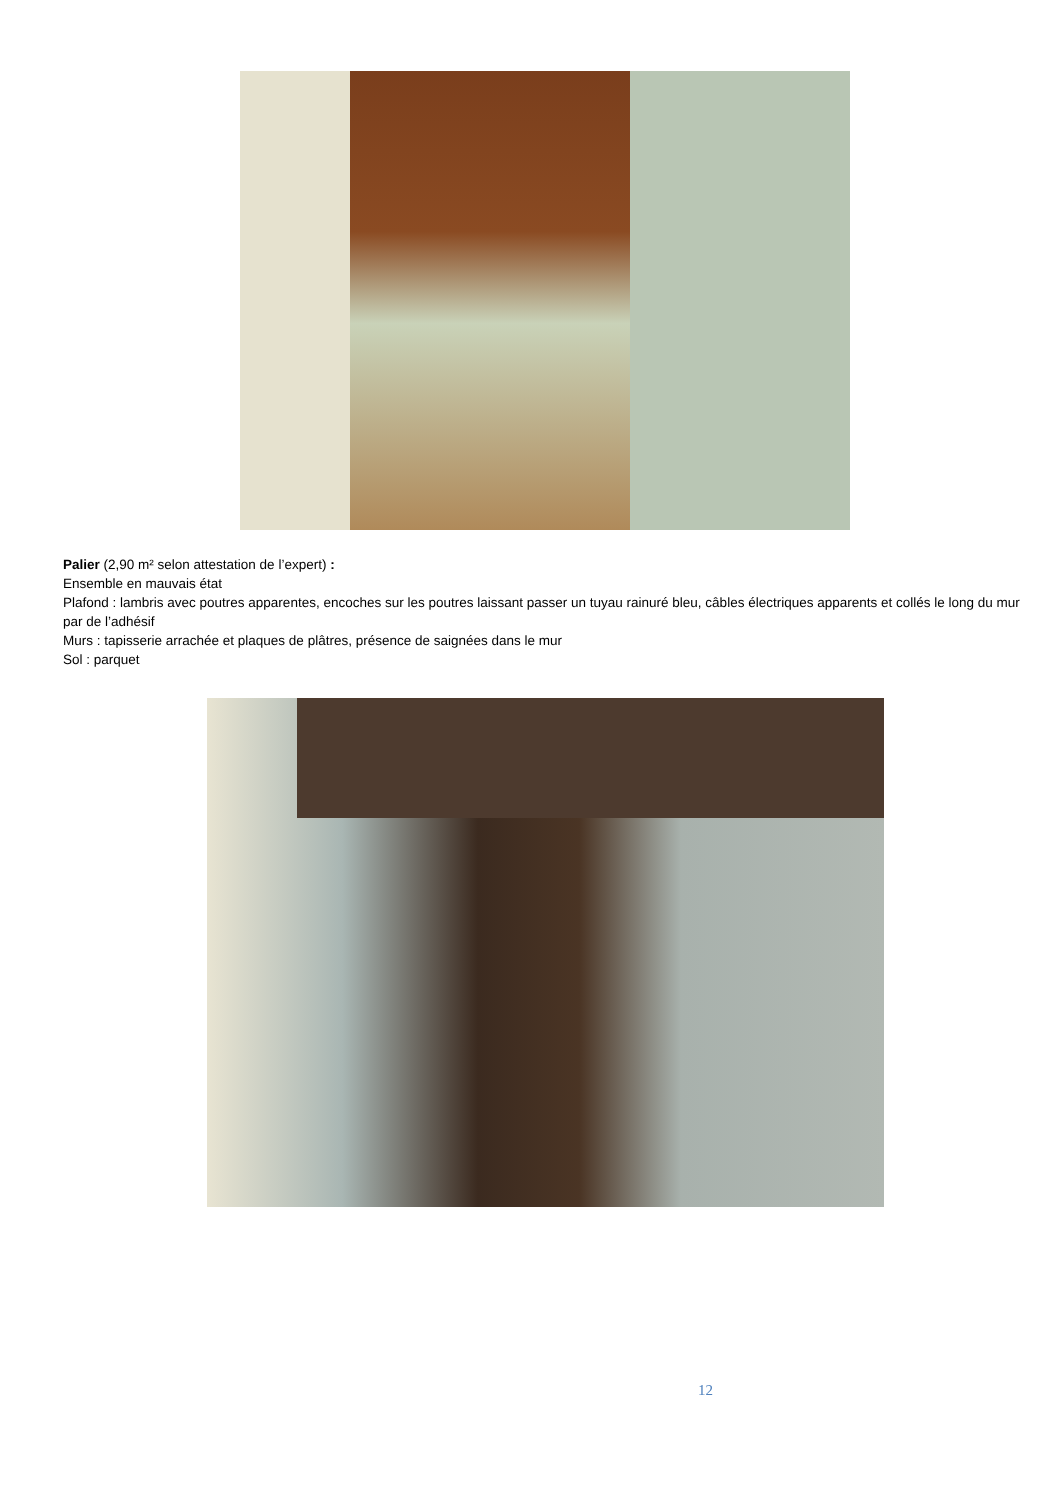Palier (2,90 m² selon attestation de l’expert) :
Ensemble en mauvais état
Plafond : lambris avec poutres apparentes, encoches sur les poutres laissant passer un tuyau rainuré bleu, câbles électriques apparents et collés le long du mur par de l’adhésif
Murs : tapisserie arrachée et plaques de plâtres, présence de saignées dans le mur
Sol : parquet
12